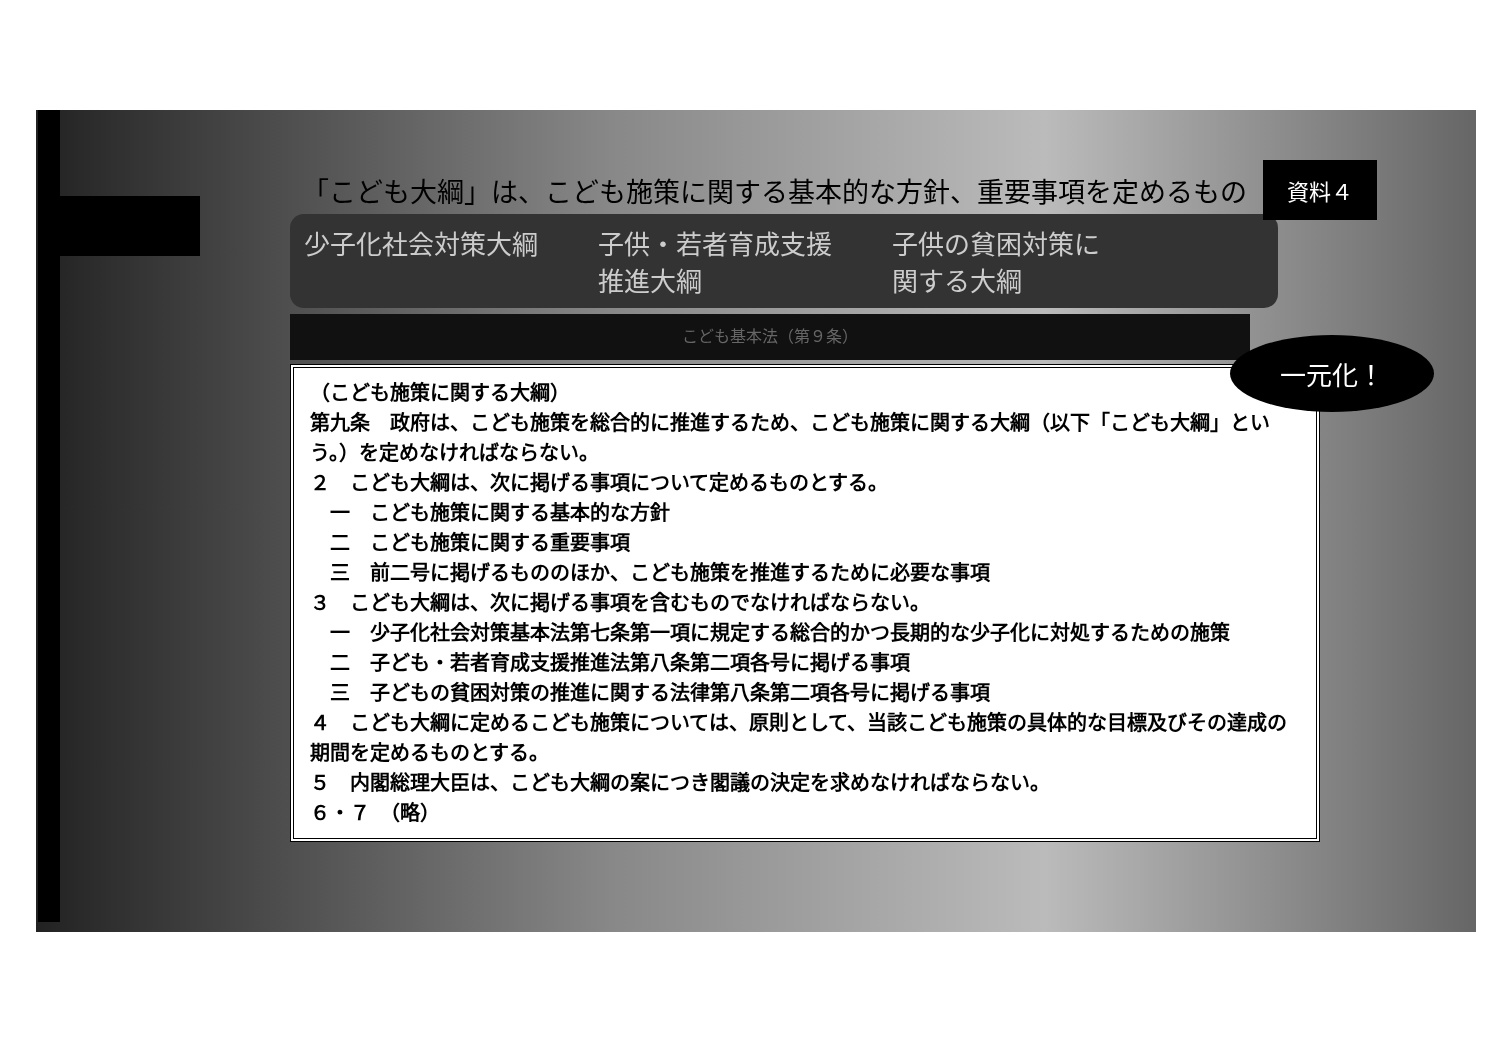「こども大綱」は、こども施策に関する基本的な方針、重要事項を定めるもの 資料４
少子化社会対策大綱 子供・若者育成支援
推進大綱 子供の貧困対策に
関する大綱
こども基本法（第９条）
（こども施策に関する大綱）
第九条　政府は、こども施策を総合的に推進するため、こども施策に関する大綱（以下「こども大綱」という。）を定めなければならない。
２　こども大綱は、次に掲げる事項について定めるものとする。
　一　こども施策に関する基本的な方針
　二　こども施策に関する重要事項
　三　前二号に掲げるもののほか、こども施策を推進するために必要な事項
３　こども大綱は、次に掲げる事項を含むものでなければならない。
　一　少子化社会対策基本法第七条第一項に規定する総合的かつ長期的な少子化に対処するための施策
　二　子ども・若者育成支援推進法第八条第二項各号に掲げる事項
　三　子どもの貧困対策の推進に関する法律第八条第二項各号に掲げる事項
４　こども大綱に定めるこども施策については、原則として、当該こども施策の具体的な目標及びその達成の期間を定めるものとする。
５　内閣総理大臣は、こども大綱の案につき閣議の決定を求めなければならない。
６・７　（略）
一元化！